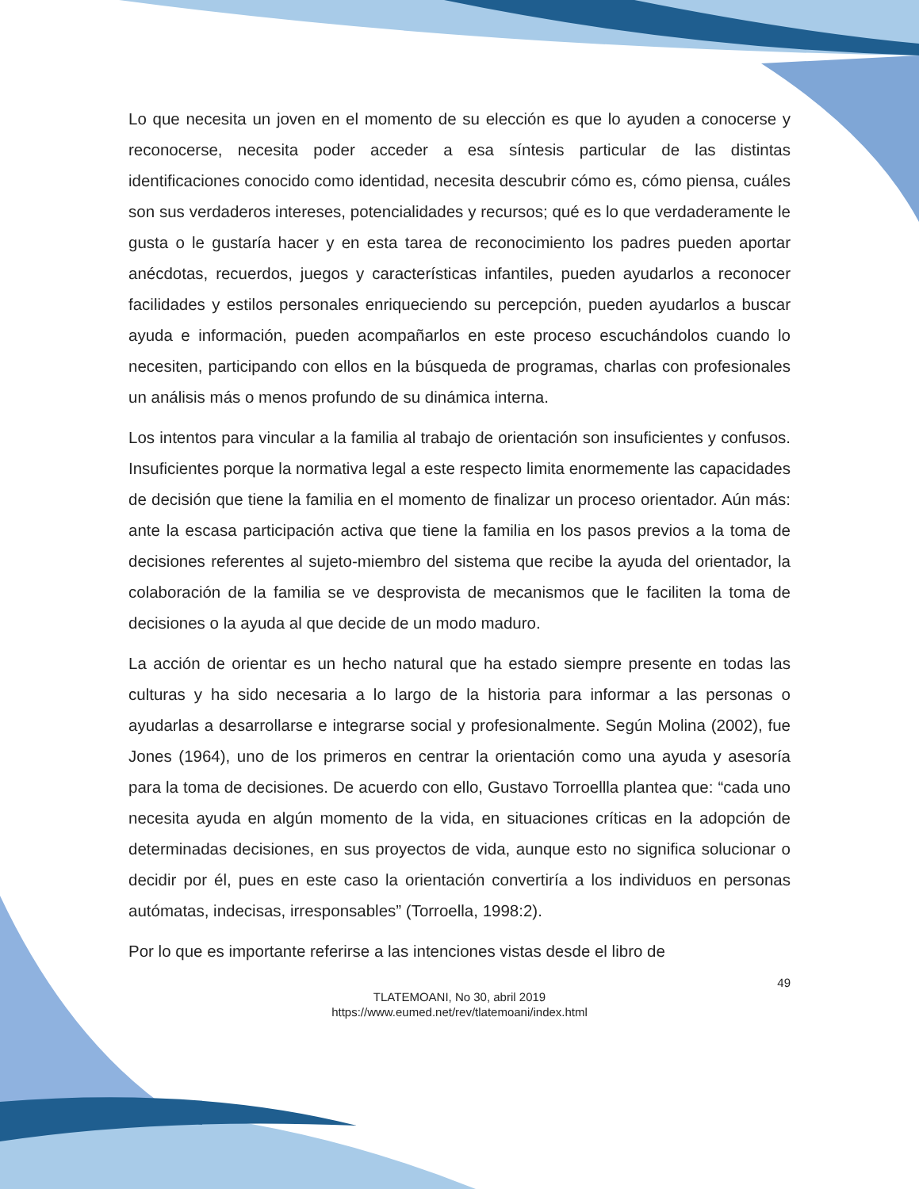Lo que necesita un joven en el momento de su elección es que lo ayuden a conocerse y reconocerse, necesita poder acceder a esa síntesis particular de las distintas identificaciones conocido como identidad, necesita descubrir cómo es, cómo piensa, cuáles son sus verdaderos intereses, potencialidades y recursos; qué es lo que verdaderamente le gusta o le gustaría hacer y en esta tarea de reconocimiento los padres pueden aportar anécdotas, recuerdos, juegos y características infantiles, pueden ayudarlos a reconocer facilidades y estilos personales enriqueciendo su percepción, pueden ayudarlos a buscar ayuda e información, pueden acompañarlos en este proceso escuchándolos cuando lo necesiten, participando con ellos en la búsqueda de programas, charlas con profesionales un análisis más o menos profundo de su dinámica interna.
Los intentos para vincular a la familia al trabajo de orientación son insuficientes y confusos. Insuficientes porque la normativa legal a este respecto limita enormemente las capacidades de decisión que tiene la familia en el momento de finalizar un proceso orientador. Aún más: ante la escasa participación activa que tiene la familia en los pasos previos a la toma de decisiones referentes al sujeto-miembro del sistema que recibe la ayuda del orientador, la colaboración de la familia se ve desprovista de mecanismos que le faciliten la toma de decisiones o la ayuda al que decide de un modo maduro.
La acción de orientar es un hecho natural que ha estado siempre presente en todas las culturas y ha sido necesaria a lo largo de la historia para informar a las personas o ayudarlas a desarrollarse e integrarse social y profesionalmente. Según Molina (2002), fue Jones (1964), uno de los primeros en centrar la orientación como una ayuda y asesoría para la toma de decisiones. De acuerdo con ello, Gustavo Torroellla plantea que: “cada uno necesita ayuda en algún momento de la vida, en situaciones críticas en la adopción de determinadas decisiones, en sus proyectos de vida, aunque esto no significa solucionar o decidir por él, pues en este caso la orientación convertiría a los individuos en personas autómatas, indecisas, irresponsables” (Torroella, 1998:2).
Por lo que es importante referirse a las intenciones vistas desde el libro de
49
TLATEMOANI, No 30, abril 2019
https://www.eumed.net/rev/tlatemoani/index.html